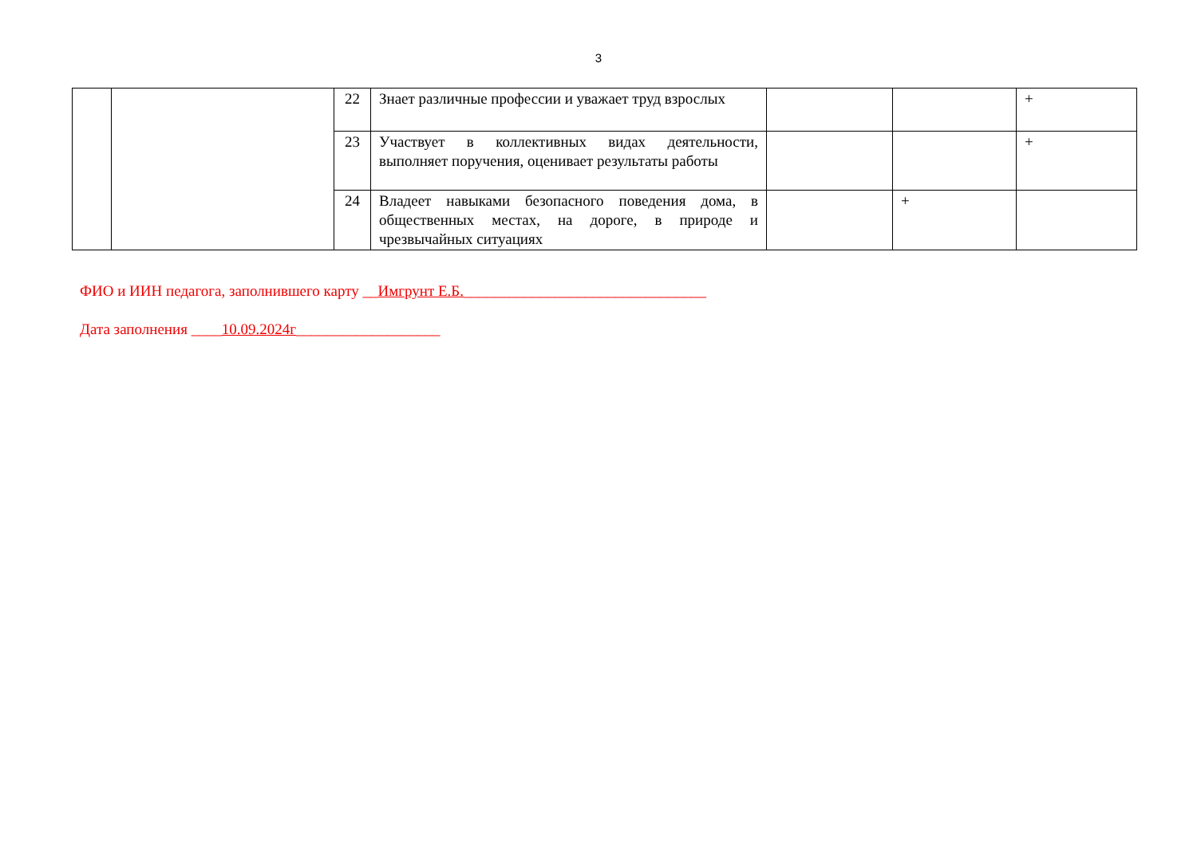3
| | | 22 | Знает различные профессии и уважает труд взрослых | | | + |
| | | 23 | Участвует в коллективных видах деятельности, выполняет поручения, оценивает результаты работы | | | + |
| | | 24 | Владеет навыками безопасного поведения дома, в общественных местах, на дороге, в природе и чрезвычайных ситуациях | | + | |
ФИО и ИИН педагога, заполнившего карту __Имгрунт Е.Б.________________________________
Дата заполнения ____10.09.2024г___________________